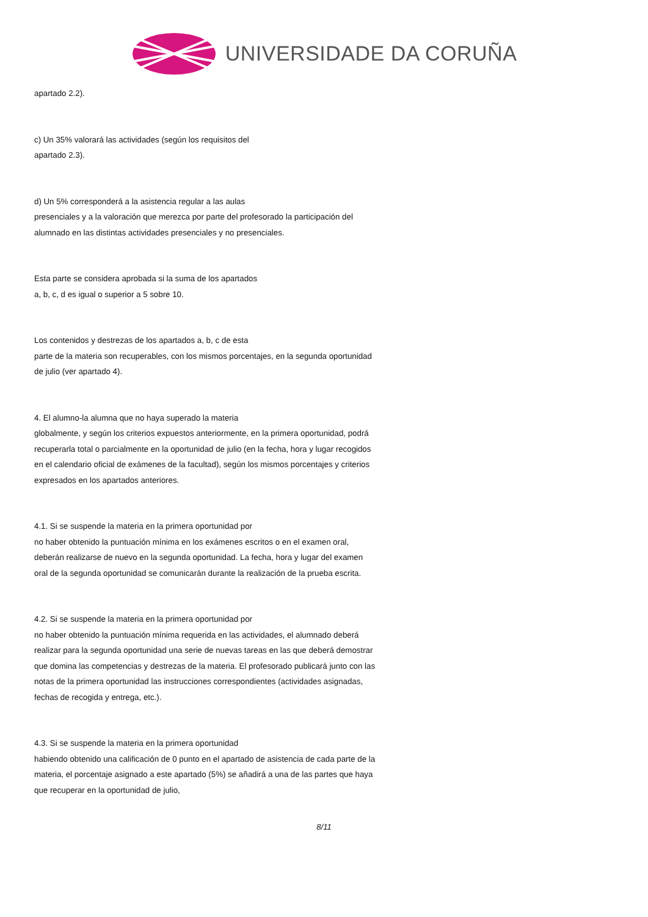UNIVERSIDADE DA CORUÑA
apartado 2.2).
c) Un 35% valorará las actividades (según los requisitos del
apartado 2.3).
d) Un 5% corresponderá a la asistencia regular a las aulas
presenciales y a la valoración que merezca por parte del profesorado la participación del alumnado en las distintas actividades presenciales y no presenciales.
Esta parte se considera aprobada si la suma de los apartados
a, b, c, d es igual o superior a 5 sobre 10.
Los contenidos y destrezas de los apartados a, b, c de esta
parte de la materia son recuperables, con los mismos porcentajes, en la segunda oportunidad de julio (ver apartado 4).
4. El alumno-la alumna que no haya superado la materia
globalmente, y según los criterios expuestos anteriormente, en la primera oportunidad, podrá recuperarla total o parcialmente en la oportunidad de julio (en la fecha, hora y lugar recogidos en el calendario oficial de exámenes de la facultad), según los mismos porcentajes y criterios expresados en los apartados anteriores.
4.1. Si se suspende la materia en la primera oportunidad por
no haber obtenido la puntuación mínima en los exámenes escritos o en el examen oral, deberán realizarse de nuevo en la segunda oportunidad. La fecha, hora y lugar del examen oral de la segunda oportunidad se comunicarán durante la realización de la prueba escrita.
4.2. Si se suspende la materia en la primera oportunidad por
no haber obtenido la puntuación mínima requerida en las actividades, el alumnado deberá realizar para la segunda oportunidad una serie de nuevas tareas en las que deberá demostrar que domina las competencias y destrezas de la materia. El profesorado publicará junto con las notas de la primera oportunidad las instrucciones correspondientes (actividades asignadas, fechas de recogida y entrega, etc.).
4.3. Si se suspende la materia en la primera oportunidad
habiendo obtenido una calificación de 0 punto en el apartado de asistencia de cada parte de la materia, el porcentaje asignado a este apartado (5%) se añadirá a una de las partes que haya que recuperar en la oportunidad de julio,
8/11